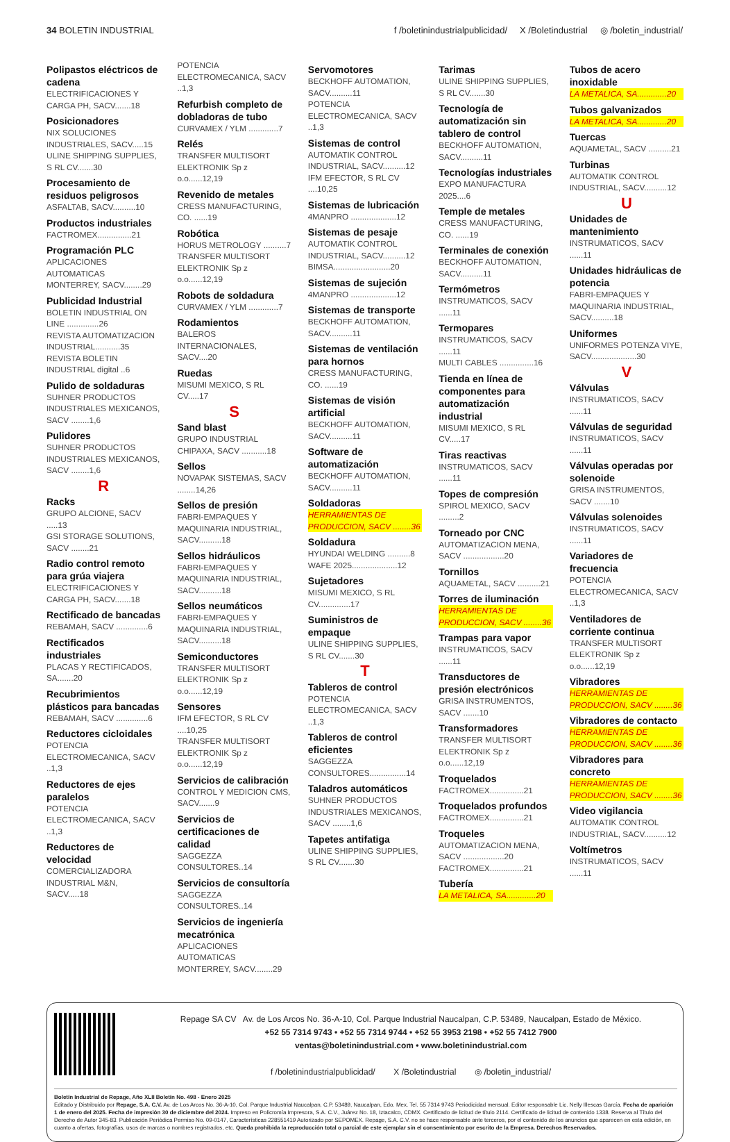34 BOLETIN INDUSTRIAL f /boletinindustrialpublicidad/ X /Boletindustrial ◎ /boletin_industrial/
Polipastos eléctricos de cadena
ELECTRIFICACIONES Y CARGA PH, SACV.......18
Posicionadores
NIX SOLUCIONES INDUSTRIALES, SACV.....15
ULINE SHIPPING SUPPLIES, S RL CV.......30
Procesamiento de residuos peligrosos
ASFALTAB, SACV..........10
Productos industriales
FACTROMEX...............21
Programación PLC
APLICACIONES AUTOMATICAS MONTERREY, SACV........29
Publicidad Industrial
BOLETIN INDUSTRIAL ON LINE ..............26
REVISTA AUTOMATIZACION INDUSTRIAL...........35
REVISTA BOLETIN INDUSTRIAL digital ..6
Pulido de soldaduras
SUHNER PRODUCTOS INDUSTRIALES MEXICANOS, SACV ........1,6
Pulidores
SUHNER PRODUCTOS INDUSTRIALES MEXICANOS, SACV ........1,6
R
Racks
GRUPO ALCIONE, SACV .....13
GSI STORAGE SOLUTIONS, SACV ........21
Radio control remoto para grúa viajera
ELECTRIFICACIONES Y CARGA PH, SACV.......18
Rectificado de bancadas
REBAMAH, SACV ..............6
Rectificados industriales
PLACAS Y RECTIFICADOS, SA.......20
Recubrimientos plásticos para bancadas
REBAMAH, SACV ..............6
Reductores cicloidales
POTENCIA ELECTROMECANICA, SACV ..1,3
Reductores de ejes paralelos
POTENCIA ELECTROMECANICA, SACV ..1,3
Reductores de velocidad
COMERCIALIZADORA INDUSTRIAL M&N, SACV.....18
POTENCIA ELECTROMECANICA, SACV ..1,3
Refurbish completo de dobladoras de tubo
CURVAMEX / YLM .............7
Relés
TRANSFER MULTISORT ELEKTRONIK Sp z o.o......12,19
Revenido de metales
CRESS MANUFACTURING, CO. ......19
Robótica
HORUS METROLOGY ..........7
TRANSFER MULTISORT ELEKTRONIK Sp z o.o......12,19
Robots de soldadura
CURVAMEX / YLM .............7
Rodamientos
BALEROS INTERNACIONALES, SACV....20
Ruedas
MISUMI MEXICO, S RL CV.....17
S
Sand blast
GRUPO INDUSTRIAL CHIPAXA, SACV ...........18
Sellos
NOVAPAK SISTEMAS, SACV ........14,26
Sellos de presión
FABRI-EMPAQUES Y MAQUINARIA INDUSTRIAL, SACV..........18
Sellos hidráulicos
FABRI-EMPAQUES Y MAQUINARIA INDUSTRIAL, SACV..........18
Sellos neumáticos
FABRI-EMPAQUES Y MAQUINARIA INDUSTRIAL, SACV..........18
Semiconductores
TRANSFER MULTISORT ELEKTRONIK Sp z o.o......12,19
Sensores
IFM EFECTOR, S RL CV ....10,25
TRANSFER MULTISORT ELEKTRONIK Sp z o.o......12,19
Servicios de calibración
CONTROL Y MEDICION CMS, SACV.......9
Servicios de certificaciones de calidad
SAGGEZZA CONSULTORES..14
Servicios de consultoría
SAGGEZZA CONSULTORES..14
Servicios de ingeniería mecatrónica
APLICACIONES AUTOMATICAS MONTERREY, SACV........29
Servomotores
BECKHOFF AUTOMATION, SACV..........11
POTENCIA ELECTROMECANICA, SACV ..1,3
Sistemas de control
AUTOMATIK CONTROL INDUSTRIAL, SACV..........12
IFM EFECTOR, S RL CV ....10,25
Sistemas de lubricación
4MANPRO ....................12
Sistemas de pesaje
AUTOMATIK CONTROL INDUSTRIAL, SACV..........12
BIMSA.........................20
Sistemas de sujeción
4MANPRO ....................12
Sistemas de transporte
BECKHOFF AUTOMATION, SACV..........11
Sistemas de ventilación para hornos
CRESS MANUFACTURING, CO. ......19
Sistemas de visión artificial
BECKHOFF AUTOMATION, SACV..........11
Software de automatización
BECKHOFF AUTOMATION, SACV..........11
Soldadoras
HERRAMIENTAS DE PRODUCCION, SACV ........36
Soldadura
HYUNDAI WELDING ..........8
WAFE 2025....................12
Sujetadores
MISUMI MEXICO, S RL CV..............17
Suministros de empaque
ULINE SHIPPING SUPPLIES, S RL CV.......30
T
Tableros de control
POTENCIA ELECTROMECANICA, SACV ..1,3
Tableros de control eficientes
SAGGEZZA CONSULTORES................14
Taladros automáticos
SUHNER PRODUCTOS INDUSTRIALES MEXICANOS, SACV ........1,6
Tapetes antifatiga
ULINE SHIPPING SUPPLIES, S RL CV.......30
Tarimas
ULINE SHIPPING SUPPLIES, S RL CV.......30
Tecnología de automatización sin tablero de control
BECKHOFF AUTOMATION, SACV..........11
Tecnologías industriales
EXPO MANUFACTURA 2025....6
Temple de metales
CRESS MANUFACTURING, CO. ......19
Terminales de conexión
BECKHOFF AUTOMATION, SACV..........11
Termómetros
INSTRUMATICOS, SACV ......11
Termopares
INSTRUMATICOS, SACV ......11
MULTI CABLES ...............16
Tienda en línea de componentes para automatización industrial
MISUMI MEXICO, S RL CV.....17
Tiras reactivas
INSTRUMATICOS, SACV ......11
Topes de compresión
SPIROL MEXICO, SACV .........2
Torneado por CNC
AUTOMATIZACION MENA, SACV ..................20
Tornillos
AQUAMETAL, SACV ..........21
Torres de iluminación
HERRAMIENTAS DE PRODUCCION, SACV ........36
Trampas para vapor
INSTRUMATICOS, SACV ......11
Transductores de presión electrónicos
GRISA INSTRUMENTOS, SACV .......10
Transformadores
TRANSFER MULTISORT ELEKTRONIK Sp z o.o......12,19
Troquelados
FACTROMEX...............21
Troquelados profundos
FACTROMEX...............21
Troqueles
AUTOMATIZACION MENA, SACV ..................20
FACTROMEX...............21
Tubería
LA METALICA, SA.............20
Tubos de acero inoxidable
LA METALICA, SA.............20
Tubos galvanizados
LA METALICA, SA.............20
Tuercas
AQUAMETAL, SACV ..........21
Turbinas
AUTOMATIK CONTROL INDUSTRIAL, SACV..........12
U
Unidades de mantenimiento
INSTRUMATICOS, SACV ......11
Unidades hidráulicas de potencia
FABRI-EMPAQUES Y MAQUINARIA INDUSTRIAL, SACV..........18
Uniformes
UNIFORMES POTENZA VIYE, SACV....................30
V
Válvulas
INSTRUMATICOS, SACV ......11
Válvulas de seguridad
INSTRUMATICOS, SACV ......11
Válvulas operadas por solenoide
GRISA INSTRUMENTOS, SACV .......10
Válvulas solenoides
INSTRUMATICOS, SACV ......11
Variadores de frecuencia
POTENCIA ELECTROMECANICA, SACV ..1,3
Ventiladores de corriente continua
TRANSFER MULTISORT ELEKTRONIK Sp z o.o......12,19
Vibradores
HERRAMIENTAS DE PRODUCCION, SACV ........36
Vibradores de contacto
HERRAMIENTAS DE PRODUCCION, SACV ........36
Vibradores para concreto
HERRAMIENTAS DE PRODUCCION, SACV ........36
Video vigilancia
AUTOMATIK CONTROL INDUSTRIAL, SACV..........12
Voltímetros
INSTRUMATICOS, SACV ......11
Repage SA CV Av. de Los Arcos No. 36-A-10, Col. Parque Industrial Naucalpan, C.P. 53489, Naucalpan, Estado de México.
+52 55 7314 9743 • +52 55 7314 9744 • +52 55 3953 2198 • +52 55 7412 7900
ventas@boletinindustrial.com • www.boletinindustrial.com
f /boletinindustrialpublicidad/ X /Boletindustrial ◎ /boletin_industrial/
Boletín Industrial de Repage, Año XLII Boletín No. 498 - Enero 2025
Editado y Distribuido por Repage, S.A. C.V. Av. de Los Arcos No. 36-A-10, Col. Parque Industrial Naucalpan, C.P. 53489, Naucalpan, Edo. Mex. Tel. 55 7314 9743 Periodicidad mensual. Editor responsable Lic. Nelly Illescas García. Fecha de aparición 1 de enero del 2025. Fecha de impresión 30 de diciembre del 2024. Impreso en Policromía Impresora, S.A. C.V., Juárez No. 18, Iztacalco, CDMX. Certificado de licitud de título 2114. Certificado de licitud de contenido 1338. Reserva al Título del Derecho de Autor 345-83. Publicación Periódica Permiso No. 09-0147, Características 228551419 Autorizado por SEPOMEX. Repage, S.A. C.V. no se hace responsable ante terceros, por el contenido de los anuncios que aparecen en esta edición, en cuanto a ofertas, fotografías, usos de marcas o nombres registrados, etc. Queda prohibida la reproducción total o parcial de este ejemplar sin el consentimiento por escrito de la Empresa. Derechos Reservados.